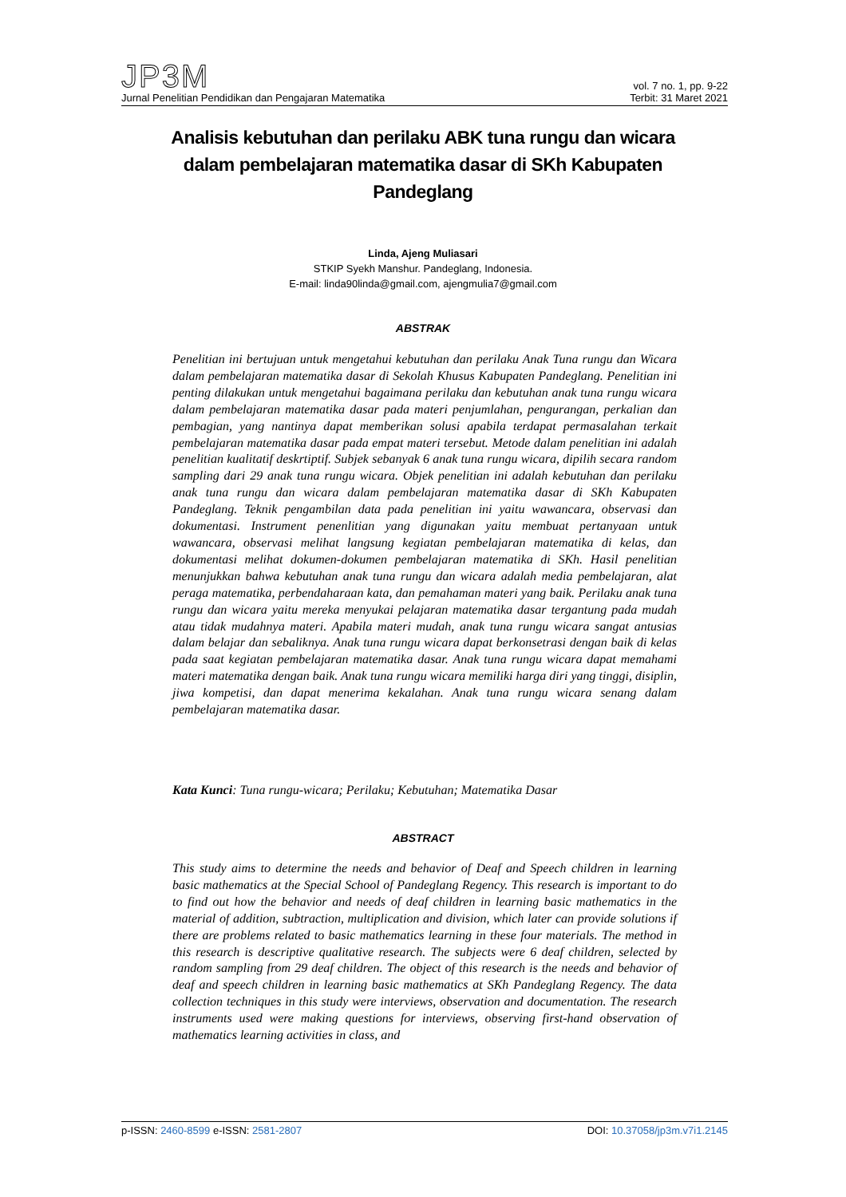JP3M
Jurnal Penelitian Pendidikan dan Pengajaran Matematika
vol. 7 no. 1, pp. 9-22
Terbit: 31 Maret 2021
Analisis kebutuhan dan perilaku ABK tuna rungu dan wicara dalam pembelajaran matematika dasar di SKh Kabupaten Pandeglang
Linda, Ajeng Muliasari
STKIP Syekh Manshur. Pandeglang, Indonesia.
E-mail: linda90linda@gmail.com, ajengmulia7@gmail.com
ABSTRAK
Penelitian ini bertujuan untuk mengetahui kebutuhan dan perilaku Anak Tuna rungu dan Wicara dalam pembelajaran matematika dasar di Sekolah Khusus Kabupaten Pandeglang. Penelitian ini penting dilakukan untuk mengetahui bagaimana perilaku dan kebutuhan anak tuna rungu wicara dalam pembelajaran matematika dasar pada materi penjumlahan, pengurangan, perkalian dan pembagian, yang nantinya dapat memberikan solusi apabila terdapat permasalahan terkait pembelajaran matematika dasar pada empat materi tersebut. Metode dalam penelitian ini adalah penelitian kualitatif deskrtiptif. Subjek sebanyak 6 anak tuna rungu wicara, dipilih secara random sampling dari 29 anak tuna rungu wicara. Objek penelitian ini adalah kebutuhan dan perilaku anak tuna rungu dan wicara dalam pembelajaran matematika dasar di SKh Kabupaten Pandeglang. Teknik pengambilan data pada penelitian ini yaitu wawancara, observasi dan dokumentasi. Instrument penenlitian yang digunakan yaitu membuat pertanyaan untuk wawancara, observasi melihat langsung kegiatan pembelajaran matematika di kelas, dan dokumentasi melihat dokumen-dokumen pembelajaran matematika di SKh. Hasil penelitian menunjukkan bahwa kebutuhan anak tuna rungu dan wicara adalah media pembelajaran, alat peraga matematika, perbendaharaan kata, dan pemahaman materi yang baik. Perilaku anak tuna rungu dan wicara yaitu mereka menyukai pelajaran matematika dasar tergantung pada mudah atau tidak mudahnya materi. Apabila materi mudah, anak tuna rungu wicara sangat antusias dalam belajar dan sebaliknya. Anak tuna rungu wicara dapat berkonsetrasi dengan baik di kelas pada saat kegiatan pembelajaran matematika dasar. Anak tuna rungu wicara dapat memahami materi matematika dengan baik. Anak tuna rungu wicara memiliki harga diri yang tinggi, disiplin, jiwa kompetisi, dan dapat menerima kekalahan. Anak tuna rungu wicara senang dalam pembelajaran matematika dasar.
Kata Kunci: Tuna rungu-wicara; Perilaku; Kebutuhan; Matematika Dasar
ABSTRACT
This study aims to determine the needs and behavior of Deaf and Speech children in learning basic mathematics at the Special School of Pandeglang Regency. This research is important to do to find out how the behavior and needs of deaf children in learning basic mathematics in the material of addition, subtraction, multiplication and division, which later can provide solutions if there are problems related to basic mathematics learning in these four materials. The method in this research is descriptive qualitative research. The subjects were 6 deaf children, selected by random sampling from 29 deaf children. The object of this research is the needs and behavior of deaf and speech children in learning basic mathematics at SKh Pandeglang Regency. The data collection techniques in this study were interviews, observation and documentation. The research instruments used were making questions for interviews, observing first-hand observation of mathematics learning activities in class, and
p-ISSN: 2460-8599 e-ISSN: 2581-2807
DOI: 10.37058/jp3m.v7i1.2145